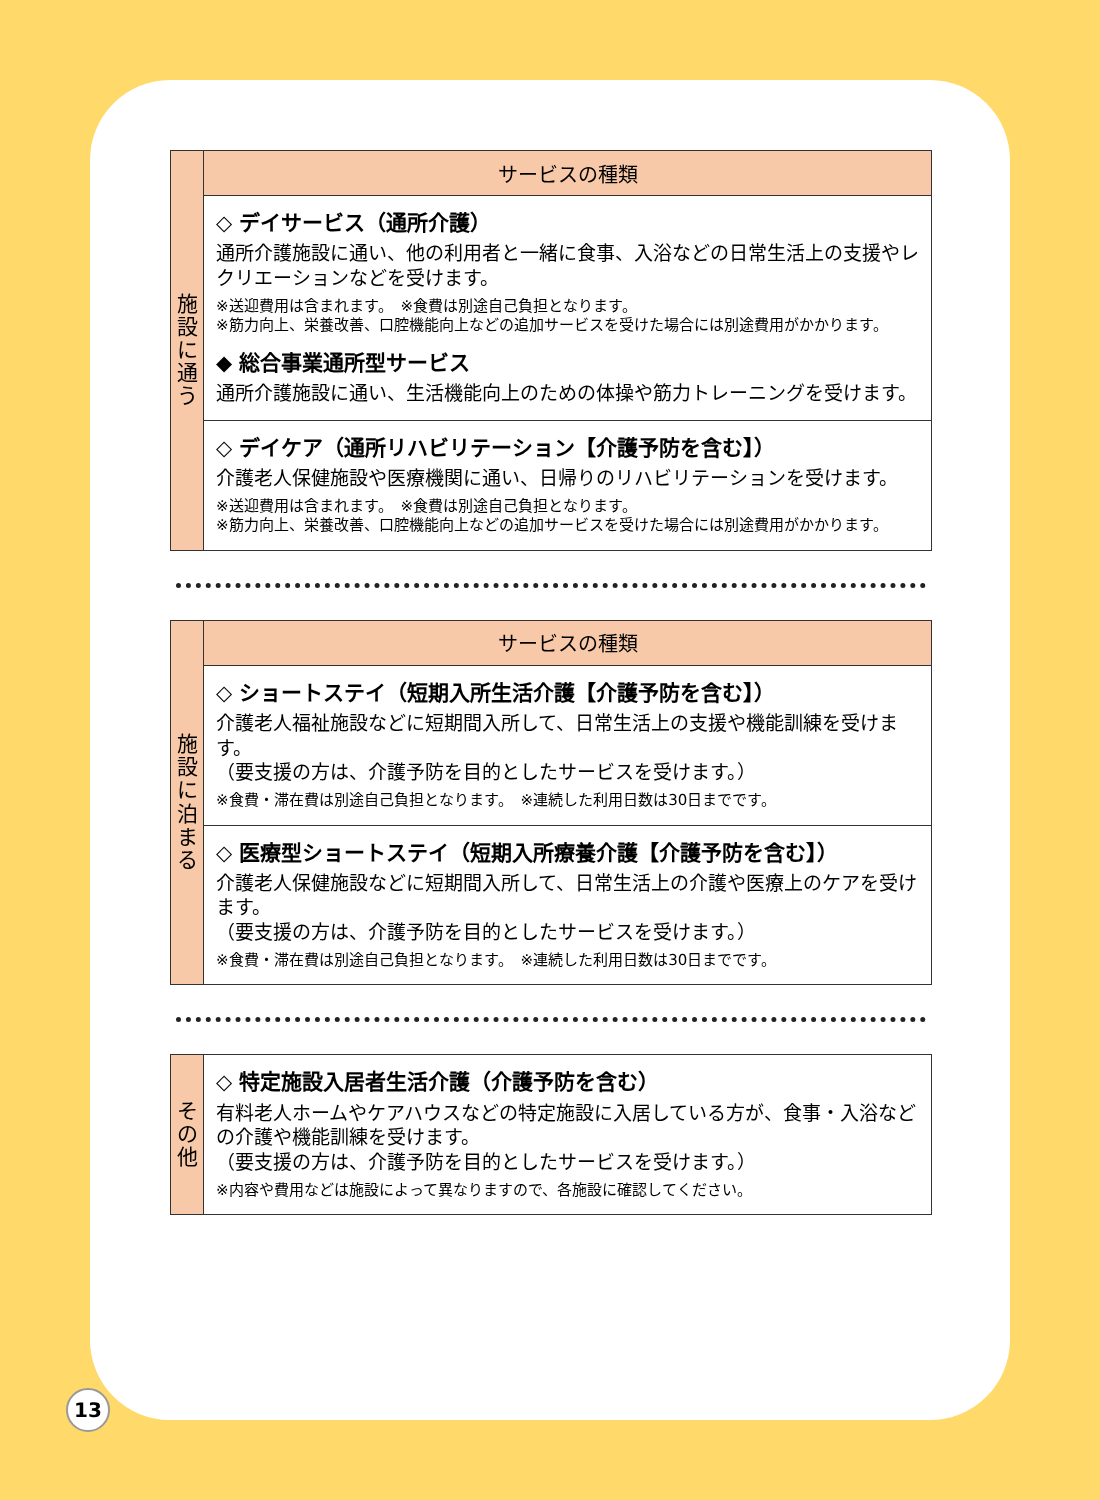| 施 設 に 通 う | サービスの種類 |
| | ◇ デイサービス（通所介護） 通所介護施設に通い、他の利用者と一緒に食事、入浴などの日常生活上の支援やレクリエーションなどを受けます。 ※送迎費用は含まれます。 ※食費は別途自己負担となります。 ※筋力向上、栄養改善、口腔機能向上などの追加サービスを受けた場合には別途費用がかかります。 ◆ 総合事業通所型サービス 通所介護施設に通い、生活機能向上のための体操や筋力トレーニングを受けます。 |
| | ◇ デイケア（通所リハビリテーション【介護予防を含む】） 介護老人保健施設や医療機関に通い、日帰りのリハビリテーションを受けます。 ※送迎費用は含まれます。 ※食費は別途自己負担となります。 ※筋力向上、栄養改善、口腔機能向上などの追加サービスを受けた場合には別途費用がかかります。 |
| 施 設 に 泊 ま る | サービスの種類 |
| | ◇ ショートステイ（短期入所生活介護【介護予防を含む】） 介護老人福祉施設などに短期間入所して、日常生活上の支援や機能訓練を受けます。 （要支援の方は、介護予防を目的としたサービスを受けます。） ※食費・滞在費は別途自己負担となります。 ※連続した利用日数は30日までです。 |
| | ◇ 医療型ショートステイ（短期入所療養介護【介護予防を含む】） 介護老人保健施設などに短期間入所して、日常生活上の介護や医療上のケアを受けます。 （要支援の方は、介護予防を目的としたサービスを受けます。） ※食費・滞在費は別途自己負担となります。 ※連続した利用日数は30日までです。 |
| そ の 他 | ◇ 特定施設入居者生活介護（介護予防を含む） 有料老人ホームやケアハウスなどの特定施設に入居している方が、食事・入浴などの介護や機能訓練を受けます。 （要支援の方は、介護予防を目的としたサービスを受けます。） ※内容や費用などは施設によって異なりますので、各施設に確認してください。 |
13